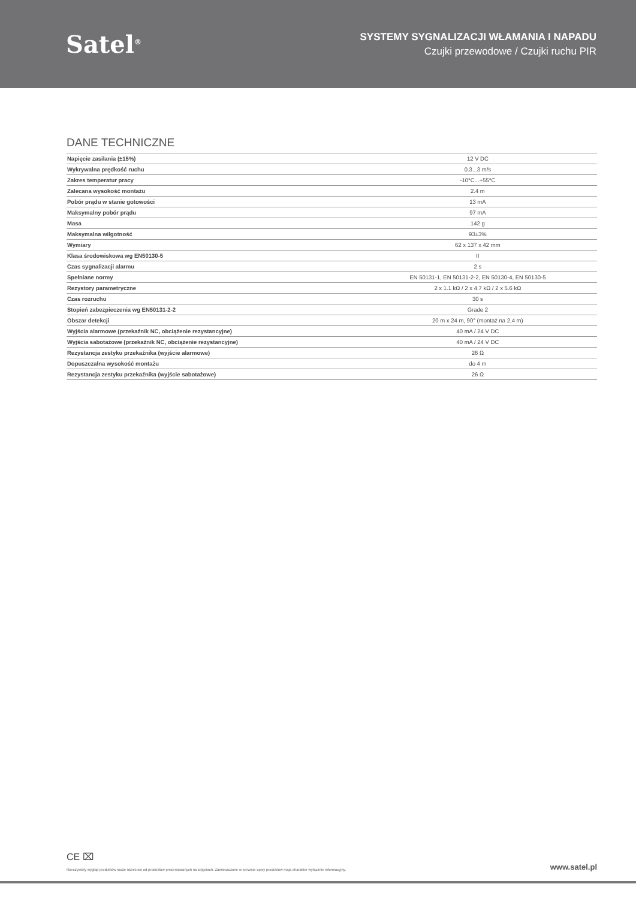Satel<sup>®</sup>
SYSTEMY SYGNALIZACJI WŁAMANIA I NAPADU
Czujki przewodowe / Czujki ruchu PIR
DANE TECHNICZNE
| Napięcie zasilania (±15%) | 12 V DC |
| Wykrywalna prędkość ruchu | 0.3...3 m/s |
| Zakres temperatur pracy | -10°C...+55°C |
| Zalecana wysokość montażu | 2.4 m |
| Pobór prądu w stanie gotowości | 13 mA |
| Maksymalny pobór prądu | 97 mA |
| Masa | 142 g |
| Maksymalna wilgotność | 93±3% |
| Wymiary | 62 x 137 x 42 mm |
| Klasa środowiskowa wg EN50130-5 | II |
| Czas sygnalizacji alarmu | 2 s |
| Spełniane normy | EN 50131-1, EN 50131-2-2, EN 50130-4, EN 50130-5 |
| Rezystory parametryczne | 2 x 1.1 kΩ / 2 x 4.7 kΩ / 2 x 5.6 kΩ |
| Czas rozruchu | 30 s |
| Stopień zabezpieczenia wg EN50131-2-2 | Grade 2 |
| Obszar detekcji | 20 m x 24 m, 90° (montaż na 2,4 m) |
| Wyjścia alarmowe (przekaźnik NC, obciążenie rezystancyjne) | 40 mA / 24 V DC |
| Wyjścia sabotażowe (przekaźnik NC, obciążenie rezystancyjne) | 40 mA / 24 V DC |
| Rezystancja zestyku przekaźnika (wyjście alarmowe) | 26 Ω |
| Dopuszczalna wysokość montażu | do 4 m |
| Rezystancja zestyku przekaźnika (wyjście sabotażowe) | 26 Ω |
CE ⌧
Rzeczywisty wygląd produktów może różnić się od produktów prezentowanych na zdjęciach. Zamieszczone w serwisie opisy produktów mają charakter wyłącznie informacyjny. www.satel.pl